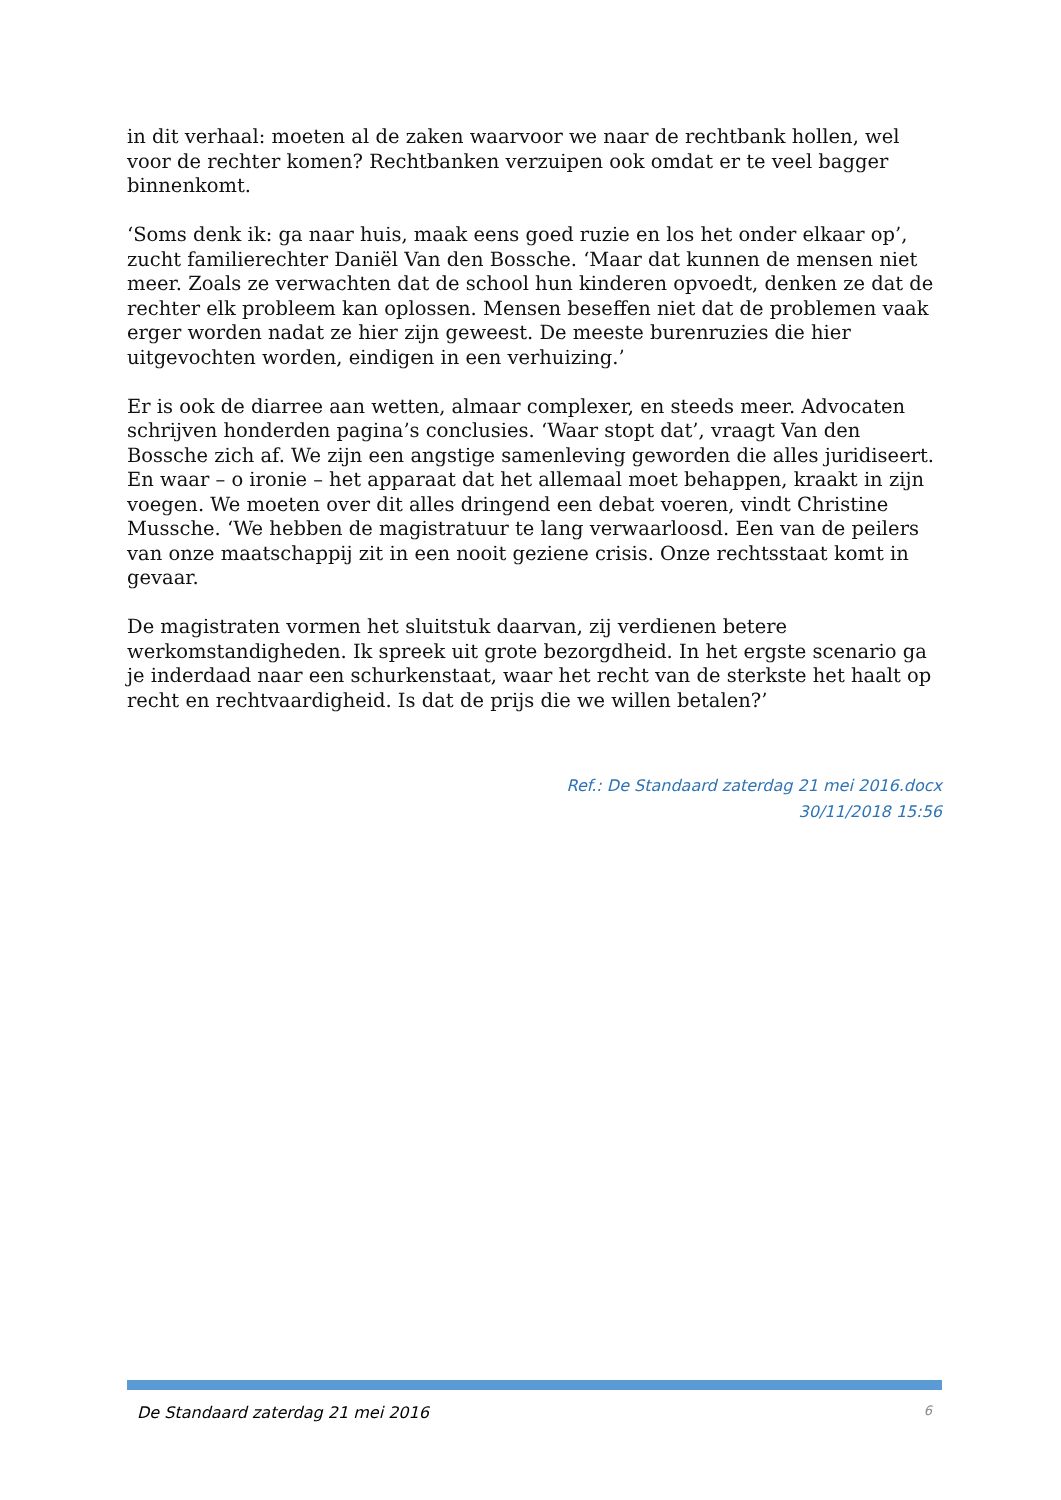in dit verhaal: moeten al de zaken waarvoor we naar de rechtbank hollen, wel voor de rechter komen? Rechtbanken verzuipen ook omdat er te veel bagger binnenkomt.
‘Soms denk ik: ga naar huis, maak eens goed ruzie en los het onder elkaar op’, zucht familierechter Daniël Van den Bossche. ‘Maar dat kunnen de mensen niet meer. Zoals ze verwachten dat de school hun kinderen opvoedt, denken ze dat de rechter elk probleem kan oplossen. Mensen beseffen niet dat de problemen vaak erger worden nadat ze hier zijn geweest. De meeste burenruzies die hier uitgevochten worden, eindigen in een verhuizing.’
Er is ook de diarree aan wetten, almaar complexer, en steeds meer. Advocaten schrijven honderden pagina’s conclusies. ‘Waar stopt dat’, vraagt Van den Bossche zich af. We zijn een angstige samenleving geworden die alles juridiseert. En waar – o ironie – het apparaat dat het allemaal moet behappen, kraakt in zijn voegen. We moeten over dit alles dringend een debat voeren, vindt Christine Mussche. ‘We hebben de magistratuur te lang verwaarloosd. Een van de peilers van onze maatschappij zit in een nooit geziene crisis. Onze rechtsstaat komt in gevaar.
De magistraten vormen het sluitstuk daarvan, zij verdienen betere werkomstandigheden. Ik spreek uit grote bezorgdheid. In het ergste scenario ga je inderdaad naar een schurkenstaat, waar het recht van de sterkste het haalt op recht en rechtvaardigheid. Is dat de prijs die we willen betalen?’
Ref.: De Standaard zaterdag 21 mei 2016.docx
30/11/2018 15:56
De Standaard zaterdag 21 mei 2016 6